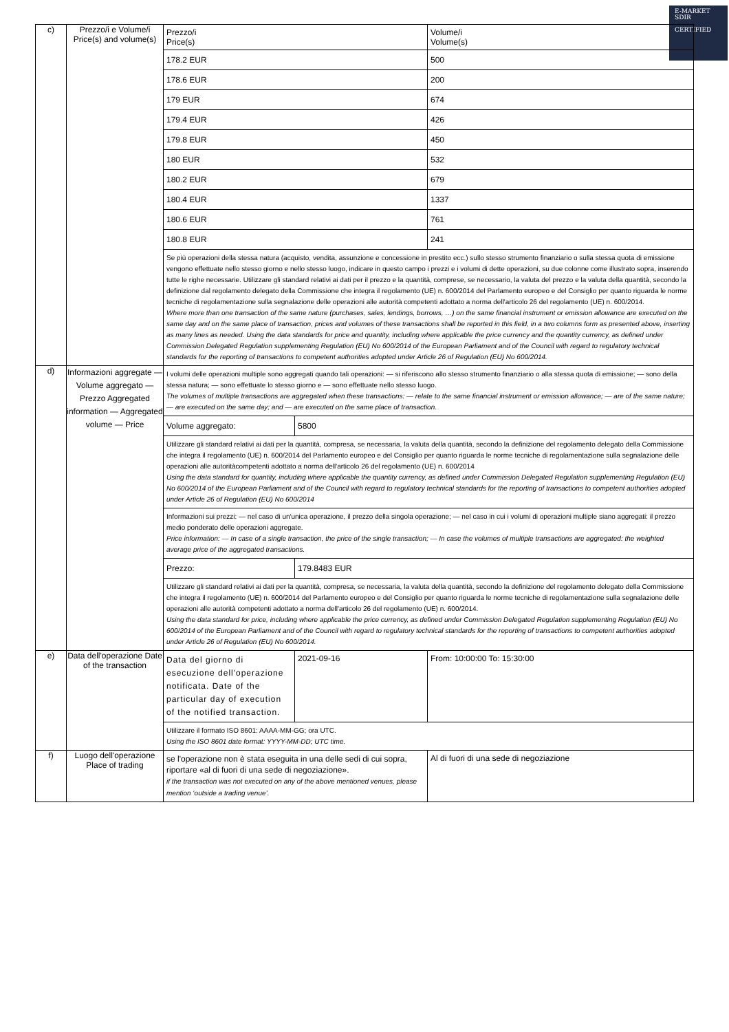E-MARKET
SDIR
CERTIFIED
| c) | Prezzo/i e Volume/i Price(s) and volume(s) | / Prezzo/i Price(s) / Volume/i Volume(s) / / 178.2 EUR / 500 / / 178.6 EUR / 200 / / 179 EUR / 674 / / 179.4 EUR / 426 / / 179.8 EUR / 450 / / 180 EUR / 532 / / 180.2 EUR / 679 / / 180.4 EUR / 1337 / / 180.6 EUR / 761 / / 180.8 EUR / 241 / Se più operazioni della stessa natura (acquisto, vendita, assunzione e concessione in prestito ecc.) sullo stesso strumento finanziario o sulla stessa quota di emissione vengono effettuate nello stesso giorno e nello stesso luogo, indicare in questo campo i prezzi e i volumi di dette operazioni, su due colonne come illustrato sopra, inserendo tutte le righe necessarie. Utilizzare gli standard relativi ai dati per il prezzo e la quantità, comprese, se necessario, la valuta del prezzo e la valuta della quantità, secondo la definizione dal regolamento delegato della Commissione che integra il regolamento (UE) n. 600/2014 del Parlamento europeo e del Consiglio per quanto riguarda le norme tecniche di regolamentazione sulla segnalazione delle operazioni alle autorità competenti adottato a norma dell'articolo 26 del regolamento (UE) n. 600/2014. Where more than one transaction of the same nature (purchases, sales, lendings, borrows, …) on the same financial instrument or emission allowance are executed on the same day and on the same place of transaction, prices and volumes of these transactions shall be reported in this field, in a two columns form as presented above, inserting as many lines as needed. Using the data standards for price and quantity, including where applicable the price currency and the quantity currency, as defined under Commission Delegated Regulation supplementing Regulation (EU) No 600/2014 of the European Parliament and of the Council with regard to regulatory technical standards for the reporting of transactions to competent authorities adopted under Article 26 of Regulation (EU) No 600/2014. |
| d) | Informazioni aggregate — Volume aggregato — Prezzo Aggregated information — Aggregated volume — Price | I volumi delle operazioni multiple sono aggregati quando tali operazioni: — si riferiscono allo stesso strumento finanziario o alla stessa quota di emissione; — sono della stessa natura; — sono effettuate lo stesso giorno e — sono effettuate nello stesso luogo. The volumes of multiple transactions are aggregated when these transactions: — relate to the same financial instrument or emission allowance; — are of the same nature; — are executed on the same day; and — are executed on the same place of transaction. / Volume aggregato: / 5800 / Utilizzare gli standard relativi ai dati per la quantità, compresa, se necessaria, la valuta della quantità, secondo la definizione del regolamento delegato della Commissione che integra il regolamento (UE) n. 600/2014 del Parlamento europeo e del Consiglio per quanto riguarda le norme tecniche di regolamentazione sulla segnalazione delle operazioni alle autoritàcompetenti adottato a norma dell'articolo 26 del regolamento (UE) n. 600/2014 Using the data standard for quantity, including where applicable the quantity currency, as defined under Commission Delegated Regulation supplementing Regulation (EU) No 600/2014 of the European Parliament and of the Council with regard to regulatory technical standards for the reporting of transactions to competent authorities adopted under Article 26 of Regulation (EU) No 600/2014 Informazioni sui prezzi: — nel caso di un'unica operazione, il prezzo della singola operazione; — nel caso in cui i volumi di operazioni multiple siano aggregati: il prezzo medio ponderato delle operazioni aggregate. Price information: — In case of a single transaction, the price of the single transaction; — In case the volumes of multiple transactions are aggregated: the weighted average price of the aggregated transactions. / Prezzo: / 179.8483 EUR / Utilizzare gli standard relativi ai dati per la quantità, compresa, se necessaria, la valuta della quantità, secondo la definizione del regolamento delegato della Commissione che integra il regolamento (UE) n. 600/2014 del Parlamento europeo e del Consiglio per quanto riguarda le norme tecniche di regolamentazione sulla segnalazione delle operazioni alle autorità competenti adottato a norma dell'articolo 26 del regolamento (UE) n. 600/2014. Using the data standard for price, including where applicable the price currency, as defined under Commission Delegated Regulation supplementing Regulation (EU) No 600/2014 of the European Parliament and of the Council with regard to regulatory technical standards for the reporting of transactions to competent authorities adopted under Article 26 of Regulation (EU) No 600/2014. |
| e) | Data dell'operazione Date of the transaction | / Data del giorno di esecuzione dell'operazione notificata. Date of the particular day of execution of the notified transaction. / 2021-09-16 / From: 10:00:00 To: 15:30:00 / Utilizzare il formato ISO 8601: AAAA-MM-GG; ora UTC. Using the ISO 8601 date format: YYYY-MM-DD; UTC time. |
| f) | Luogo dell'operazione Place of trading | / se l'operazione non è stata eseguita in una delle sedi di cui sopra, riportare «al di fuori di una sede di negoziazione». if the transaction was not executed on any of the above mentioned venues, please mention ‘outside a trading venue’. / Al di fuori di una sede di negoziazione / |